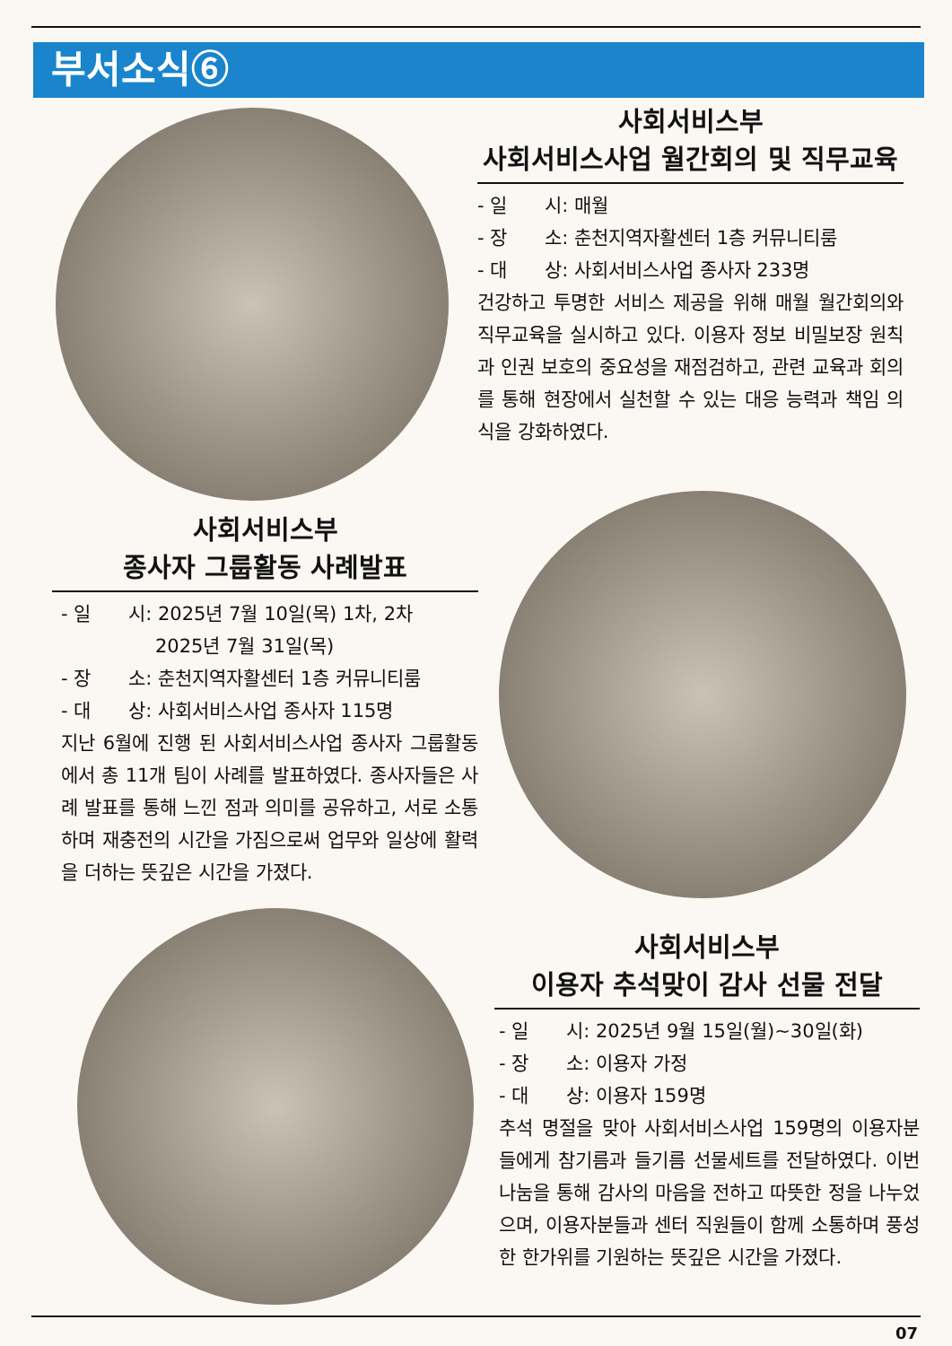부서소식⑥
사회서비스부
사회서비스사업 월간회의 및 직무교육
- 일　　시: 매월
- 장　　소: 춘천지역자활센터 1층 커뮤니티룸
- 대　　상: 사회서비스사업 종사자 233명
건강하고 투명한 서비스 제공을 위해 매월 월간회의와 직무교육을 실시하고 있다. 이용자 정보 비밀보장 원칙과 인권 보호의 중요성을 재점검하고, 관련 교육과 회의를 통해 현장에서 실천할 수 있는 대응 능력과 책임 의식을 강화하였다.
사회서비스부
종사자 그룹활동 사례발표
- 일　　시: 2025년 7월 10일(목) 1차, 2차
　　　　　2025년 7월 31일(목)
- 장　　소: 춘천지역자활센터 1층 커뮤니티룸
- 대　　상: 사회서비스사업 종사자 115명
지난 6월에 진행 된 사회서비스사업 종사자 그룹활동에서 총 11개 팀이 사례를 발표하였다. 종사자들은 사례 발표를 통해 느낀 점과 의미를 공유하고, 서로 소통하며 재충전의 시간을 가짐으로써 업무와 일상에 활력을 더하는 뜻깊은 시간을 가졌다.
사회서비스부
이용자 추석맞이 감사 선물 전달
- 일　　시: 2025년 9월 15일(월)~30일(화)
- 장　　소: 이용자 가정
- 대　　상: 이용자 159명
추석 명절을 맞아 사회서비스사업 159명의 이용자분들에게 참기름과 들기름 선물세트를 전달하였다. 이번 나눔을 통해 감사의 마음을 전하고 따뜻한 정을 나누었으며, 이용자분들과 센터 직원들이 함께 소통하며 풍성한 한가위를 기원하는 뜻깊은 시간을 가졌다.
07